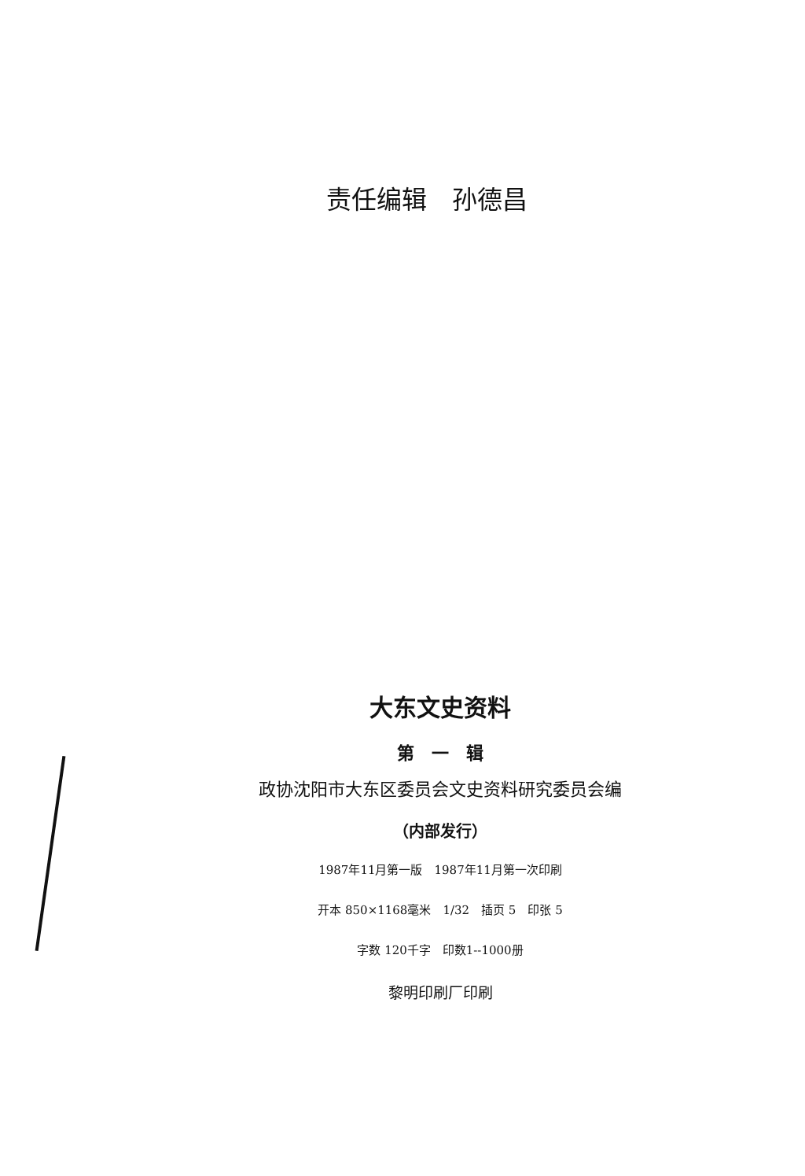责任编辑　孙德昌
大东文史资料
第　一　辑
政协沈阳市大东区委员会文史资料研究委员会编
（内部发行）
1987年11月第一版　1987年11月第一次印刷
开本 850×1168毫米　1/32　插页 5　印张 5
字数 120千字　印数1--1000册
黎明印刷厂印刷